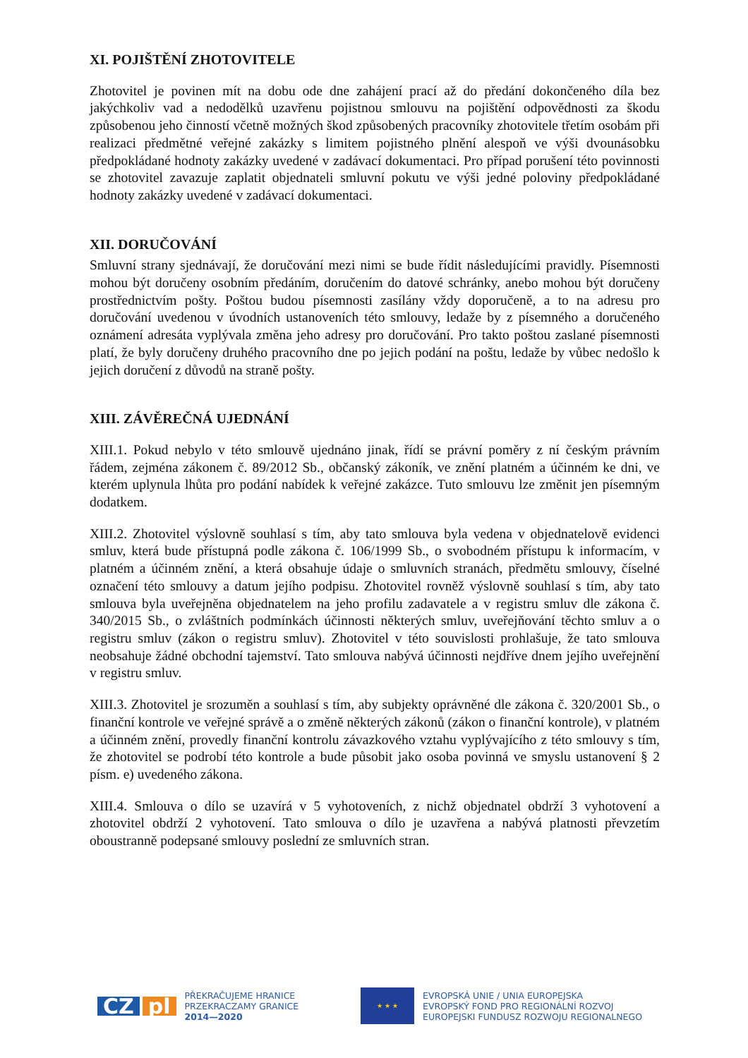XI. POJIŠTĚNÍ ZHOTOVITELE
Zhotovitel je povinen mít na dobu ode dne zahájení prací až do předání dokončeného díla bez jakýchkoliv vad a nedodělků uzavřenu pojistnou smlouvu na pojištění odpovědnosti za škodu způsobenou jeho činností včetně možných škod způsobených pracovníky zhotovitele třetím osobám při realizaci předmětné veřejné zakázky s limitem pojistného plnění alespoň ve výši dvounásobku předpokládané hodnoty zakázky uvedené v zadávací dokumentaci. Pro případ porušení této povinnosti se zhotovitel zavazuje zaplatit objednateli smluvní pokutu ve výši jedné poloviny předpokládané hodnoty zakázky uvedené v zadávací dokumentaci.
XII. DORUČOVÁNÍ
Smluvní strany sjednávají, že doručování mezi nimi se bude řídit následujícími pravidly. Písemnosti mohou být doručeny osobním předáním, doručením do datové schránky, anebo mohou být doručeny prostřednictvím pošty. Poštou budou písemnosti zasílány vždy doporučeně, a to na adresu pro doručování uvedenou v úvodních ustanoveních této smlouvy, ledaže by z písemného a doručeného oznámení adresáta vyplývala změna jeho adresy pro doručování. Pro takto poštou zaslané písemnosti platí, že byly doručeny druhého pracovního dne po jejich podání na poštu, ledaže by vůbec nedošlo k jejich doručení z důvodů na straně pošty.
XIII. ZÁVĚREČNÁ UJEDNÁNÍ
XIII.1. Pokud nebylo v této smlouvě ujednáno jinak, řídí se právní poměry z ní českým právním řádem, zejména zákonem č. 89/2012 Sb., občanský zákoník, ve znění platném a účinném ke dni, ve kterém uplynula lhůta pro podání nabídek k veřejné zakázce. Tuto smlouvu lze změnit jen písemným dodatkem.
XIII.2. Zhotovitel výslovně souhlasí s tím, aby tato smlouva byla vedena v objednatelově evidenci smluv, která bude přístupná podle zákona č. 106/1999 Sb., o svobodném přístupu k informacím, v platném a účinném znění, a která obsahuje údaje o smluvních stranách, předmětu smlouvy, číselné označení této smlouvy a datum jejího podpisu. Zhotovitel rovněž výslovně souhlasí s tím, aby tato smlouva byla uveřejněna objednatelem na jeho profilu zadavatele a v registru smluv dle zákona č. 340/2015 Sb., o zvláštních podmínkách účinnosti některých smluv, uveřejňování těchto smluv a o registru smluv (zákon o registru smluv). Zhotovitel v této souvislosti prohlašuje, že tato smlouva neobsahuje žádné obchodní tajemství. Tato smlouva nabývá účinnosti nejdříve dnem jejího uveřejnění v registru smluv.
XIII.3. Zhotovitel je srozuměn a souhlasí s tím, aby subjekty oprávněné dle zákona č. 320/2001 Sb., o finanční kontrole ve veřejné správě a o změně některých zákonů (zákon o finanční kontrole), v platném a účinném znění, provedly finanční kontrolu závazkového vztahu vyplývajícího z této smlouvy s tím, že zhotovitel se podrobí této kontrole a bude působit jako osoba povinná ve smyslu ustanovení § 2 písm. e) uvedeného zákona.
XIII.4. Smlouva o dílo se uzavírá v 5 vyhotoveních, z nichž objednatel obdrží 3 vyhotovení a zhotovitel obdrží 2 vyhotovení. Tato smlouva o dílo je uzavřena a nabývá platnosti převzetím oboustranně podepsané smlouvy poslední ze smluvních stran.
CZ pl
PŘEKRAČUJEME HRANICE
PRZEKRACZAMY GRANICE
2014—2020
★ ★ ★
EVROPSKÁ UNIE / UNIA EUROPEJSKA
EVROPSKÝ FOND PRO REGIONÁLNÍ ROZVOJ
EUROPEJSKI FUNDUSZ ROZWOJU REGIONALNEGO